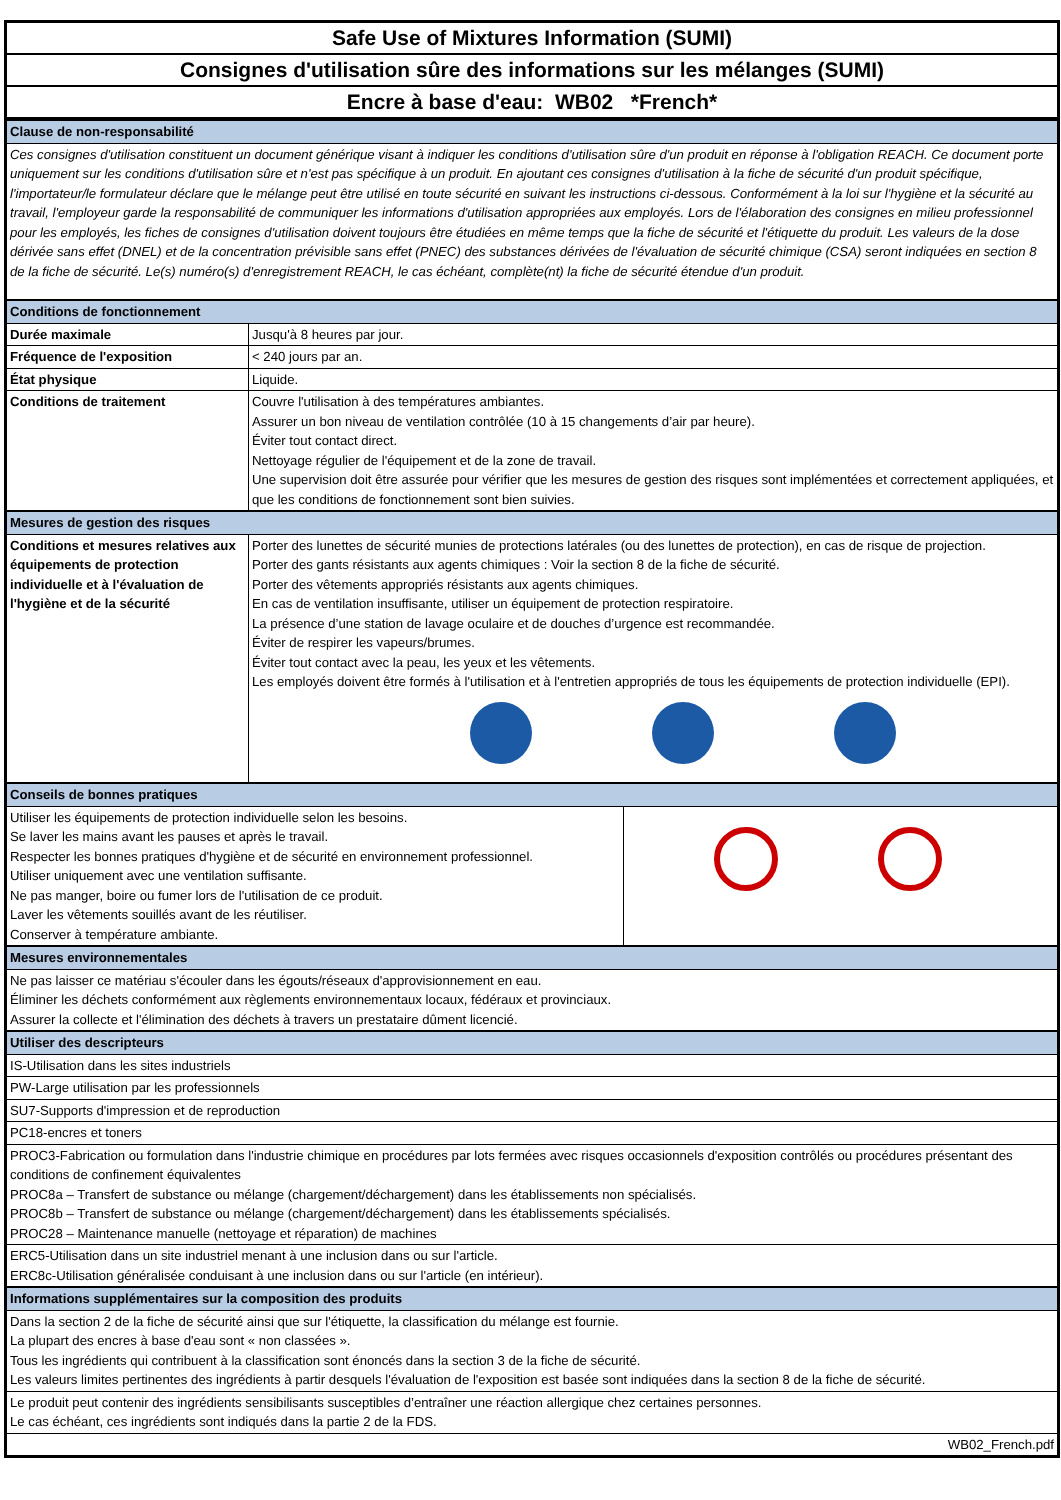Safe Use of Mixtures Information (SUMI)
Consignes d'utilisation sûre des informations sur les mélanges (SUMI)
Encre à base d'eau: WB02 *French*
| Clause de non-responsabilité | |
| Ces consignes d'utilisation constituent un document générique visant à indiquer les conditions d'utilisation sûre d'un produit en réponse à l'obligation REACH. Ce document porte uniquement sur les conditions d'utilisation sûre et n'est pas spécifique à un produit. En ajoutant ces consignes d'utilisation à la fiche de sécurité d'un produit spécifique, l'importateur/le formulateur déclare que le mélange peut être utilisé en toute sécurité en suivant les instructions ci-dessous. Conformément à la loi sur l'hygiène et la sécurité au travail, l'employeur garde la responsabilité de communiquer les informations d'utilisation appropriées aux employés. Lors de l'élaboration des consignes en milieu professionnel pour les employés, les fiches de consignes d'utilisation doivent toujours être étudiées en même temps que la fiche de sécurité et l'étiquette du produit. Les valeurs de la dose dérivée sans effet (DNEL) et de la concentration prévisible sans effet (PNEC) des substances dérivées de l'évaluation de sécurité chimique (CSA) seront indiquées en section 8 de la fiche de sécurité. Le(s) numéro(s) d'enregistrement REACH, le cas échéant, complète(nt) la fiche de sécurité étendue d'un produit. | |
| Conditions de fonctionnement | |
| Durée maximale | Jusqu'à 8 heures par jour. |
| Fréquence de l'exposition | < 240 jours par an. |
| État physique | Liquide. |
| Conditions de traitement | Couvre l'utilisation à des températures ambiantes. Assurer un bon niveau de ventilation contrôlée (10 à 15 changements d’air par heure). Éviter tout contact direct. Nettoyage régulier de l'équipement et de la zone de travail. Une supervision doit être assurée pour vérifier que les mesures de gestion des risques sont implémentées et correctement appliquées, et que les conditions de fonctionnement sont bien suivies. |
| Mesures de gestion des risques | |
| Conditions et mesures relatives aux équipements de protection individuelle et à l'évaluation de l'hygiène et de la sécurité | Porter des lunettes de sécurité munies de protections latérales (ou des lunettes de protection), en cas de risque de projection. Porter des gants résistants aux agents chimiques : Voir la section 8 de la fiche de sécurité. Porter des vêtements appropriés résistants aux agents chimiques. En cas de ventilation insuffisante, utiliser un équipement de protection respiratoire. La présence d’une station de lavage oculaire et de douches d’urgence est recommandée. Éviter de respirer les vapeurs/brumes. Éviter tout contact avec la peau, les yeux et les vêtements. Les employés doivent être formés à l'utilisation et à l'entretien appropriés de tous les équipements de protection individuelle (EPI). |
| Conseils de bonnes pratiques | |
| Utiliser les équipements de protection individuelle selon les besoins. Se laver les mains avant les pauses et après le travail. Respecter les bonnes pratiques d'hygiène et de sécurité en environnement professionnel. Utiliser uniquement avec une ventilation suffisante. Ne pas manger, boire ou fumer lors de l'utilisation de ce produit. Laver les vêtements souillés avant de les réutiliser. Conserver à température ambiante. | |
| Mesures environnementales | |
| Ne pas laisser ce matériau s'écouler dans les égouts/réseaux d'approvisionnement en eau. Éliminer les déchets conformément aux règlements environnementaux locaux, fédéraux et provinciaux. Assurer la collecte et l'élimination des déchets à travers un prestataire dûment licencié. | |
| Utiliser des descripteurs | |
| IS-Utilisation dans les sites industriels | |
| PW-Large utilisation par les professionnels | |
| SU7-Supports d'impression et de reproduction | |
| PC18-encres et toners | |
| PROC3-Fabrication ou formulation dans l'industrie chimique en procédures par lots fermées avec risques occasionnels d'exposition contrôlés ou procédures présentant des conditions de confinement équivalentes PROC8a – Transfert de substance ou mélange (chargement/déchargement) dans les établissements non spécialisés. PROC8b – Transfert de substance ou mélange (chargement/déchargement) dans les établissements spécialisés. PROC28 – Maintenance manuelle (nettoyage et réparation) de machines | |
| ERC5-Utilisation dans un site industriel menant à une inclusion dans ou sur l'article. ERC8c-Utilisation généralisée conduisant à une inclusion dans ou sur l'article (en intérieur). | |
| Informations supplémentaires sur la composition des produits | |
| Dans la section 2 de la fiche de sécurité ainsi que sur l'étiquette, la classification du mélange est fournie. La plupart des encres à base d'eau sont « non classées ». Tous les ingrédients qui contribuent à la classification sont énoncés dans la section 3 de la fiche de sécurité. Les valeurs limites pertinentes des ingrédients à partir desquels l'évaluation de l'exposition est basée sont indiquées dans la section 8 de la fiche de sécurité. | |
| Le produit peut contenir des ingrédients sensibilisants susceptibles d’entraîner une réaction allergique chez certaines personnes. Le cas échéant, ces ingrédients sont indiqués dans la partie 2 de la FDS. | |
| WB02_French.pdf | |